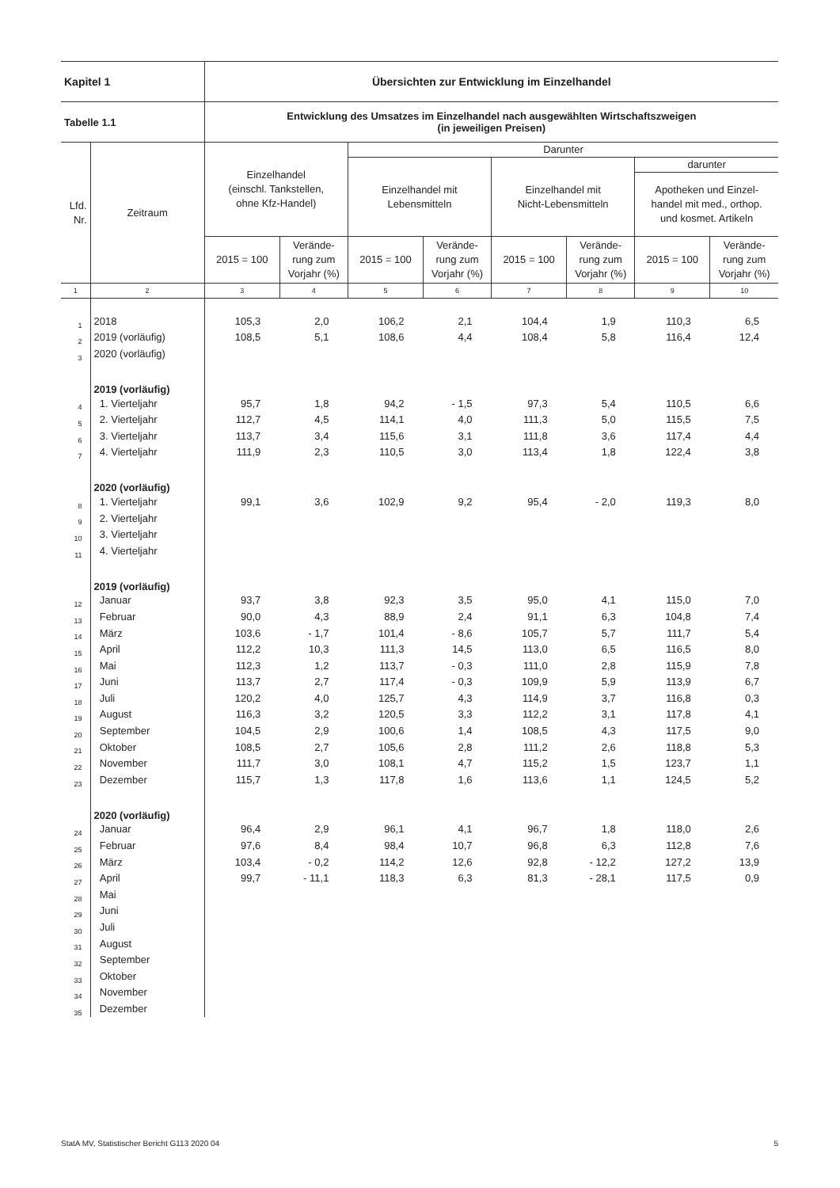| Kapitel 1 | | Übersichten zur Entwicklung im Einzelhandel | | | | | | | |
| Tabelle 1.1 | | Entwicklung des Umsatzes im Einzelhandel nach ausgewählten Wirtschaftszweigen (in jeweiligen Preisen) | | | | | | | |
| Lfd. Nr. | Zeitraum | Einzelhandel (einschl. Tankstellen, ohne Kfz-Handel) | | Darunter | | | | | |
| | | | | Einzelhandel mit Lebensmitteln | | Einzelhandel mit Nicht-Lebensmitteln | | darunter | |
| | | | | | | | | Apotheken und Einzel- handel mit med., orthop. und kosmet. Artikeln | |
| | | 2015 = 100 | Verände- rung zum Vorjahr (%) | 2015 = 100 | Verände- rung zum Vorjahr (%) | 2015 = 100 | Verände- rung zum Vorjahr (%) | 2015 = 100 | Verände- rung zum Vorjahr (%) |
| 1 | 2 | 3 | 4 | 5 | 6 | 7 | 8 | 9 | 10 |
| 1 | 2018 | 105,3 | 2,0 | 106,2 | 2,1 | 104,4 | 1,9 | 110,3 | 6,5 |
| 2 | 2019 (vorläufig) | 108,5 | 5,1 | 108,6 | 4,4 | 108,4 | 5,8 | 116,4 | 12,4 |
| 3 | 2020 (vorläufig) | | | | | | | | |
| | 2019 (vorläufig) | | | | | | | | |
| 4 | 1. Vierteljahr | 95,7 | 1,8 | 94,2 | - 1,5 | 97,3 | 5,4 | 110,5 | 6,6 |
| 5 | 2. Vierteljahr | 112,7 | 4,5 | 114,1 | 4,0 | 111,3 | 5,0 | 115,5 | 7,5 |
| 6 | 3. Vierteljahr | 113,7 | 3,4 | 115,6 | 3,1 | 111,8 | 3,6 | 117,4 | 4,4 |
| 7 | 4. Vierteljahr | 111,9 | 2,3 | 110,5 | 3,0 | 113,4 | 1,8 | 122,4 | 3,8 |
| | 2020 (vorläufig) | | | | | | | | |
| 8 | 1. Vierteljahr | 99,1 | 3,6 | 102,9 | 9,2 | 95,4 | - 2,0 | 119,3 | 8,0 |
| 9 | 2. Vierteljahr | | | | | | | | |
| 10 | 3. Vierteljahr | | | | | | | | |
| 11 | 4. Vierteljahr | | | | | | | | |
| | 2019 (vorläufig) | | | | | | | | |
| 12 | Januar | 93,7 | 3,8 | 92,3 | 3,5 | 95,0 | 4,1 | 115,0 | 7,0 |
| 13 | Februar | 90,0 | 4,3 | 88,9 | 2,4 | 91,1 | 6,3 | 104,8 | 7,4 |
| 14 | März | 103,6 | - 1,7 | 101,4 | - 8,6 | 105,7 | 5,7 | 111,7 | 5,4 |
| 15 | April | 112,2 | 10,3 | 111,3 | 14,5 | 113,0 | 6,5 | 116,5 | 8,0 |
| 16 | Mai | 112,3 | 1,2 | 113,7 | - 0,3 | 111,0 | 2,8 | 115,9 | 7,8 |
| 17 | Juni | 113,7 | 2,7 | 117,4 | - 0,3 | 109,9 | 5,9 | 113,9 | 6,7 |
| 18 | Juli | 120,2 | 4,0 | 125,7 | 4,3 | 114,9 | 3,7 | 116,8 | 0,3 |
| 19 | August | 116,3 | 3,2 | 120,5 | 3,3 | 112,2 | 3,1 | 117,8 | 4,1 |
| 20 | September | 104,5 | 2,9 | 100,6 | 1,4 | 108,5 | 4,3 | 117,5 | 9,0 |
| 21 | Oktober | 108,5 | 2,7 | 105,6 | 2,8 | 111,2 | 2,6 | 118,8 | 5,3 |
| 22 | November | 111,7 | 3,0 | 108,1 | 4,7 | 115,2 | 1,5 | 123,7 | 1,1 |
| 23 | Dezember | 115,7 | 1,3 | 117,8 | 1,6 | 113,6 | 1,1 | 124,5 | 5,2 |
| | 2020 (vorläufig) | | | | | | | | |
| 24 | Januar | 96,4 | 2,9 | 96,1 | 4,1 | 96,7 | 1,8 | 118,0 | 2,6 |
| 25 | Februar | 97,6 | 8,4 | 98,4 | 10,7 | 96,8 | 6,3 | 112,8 | 7,6 |
| 26 | März | 103,4 | - 0,2 | 114,2 | 12,6 | 92,8 | - 12,2 | 127,2 | 13,9 |
| 27 | April | 99,7 | - 11,1 | 118,3 | 6,3 | 81,3 | - 28,1 | 117,5 | 0,9 |
| 28 | Mai | | | | | | | | |
| 29 | Juni | | | | | | | | |
| 30 | Juli | | | | | | | | |
| 31 | August | | | | | | | | |
| 32 | September | | | | | | | | |
| 33 | Oktober | | | | | | | | |
| 34 | November | | | | | | | | |
| 35 | Dezember | | | | | | | | |
StatA MV, Statistischer Bericht G113 2020 04 5